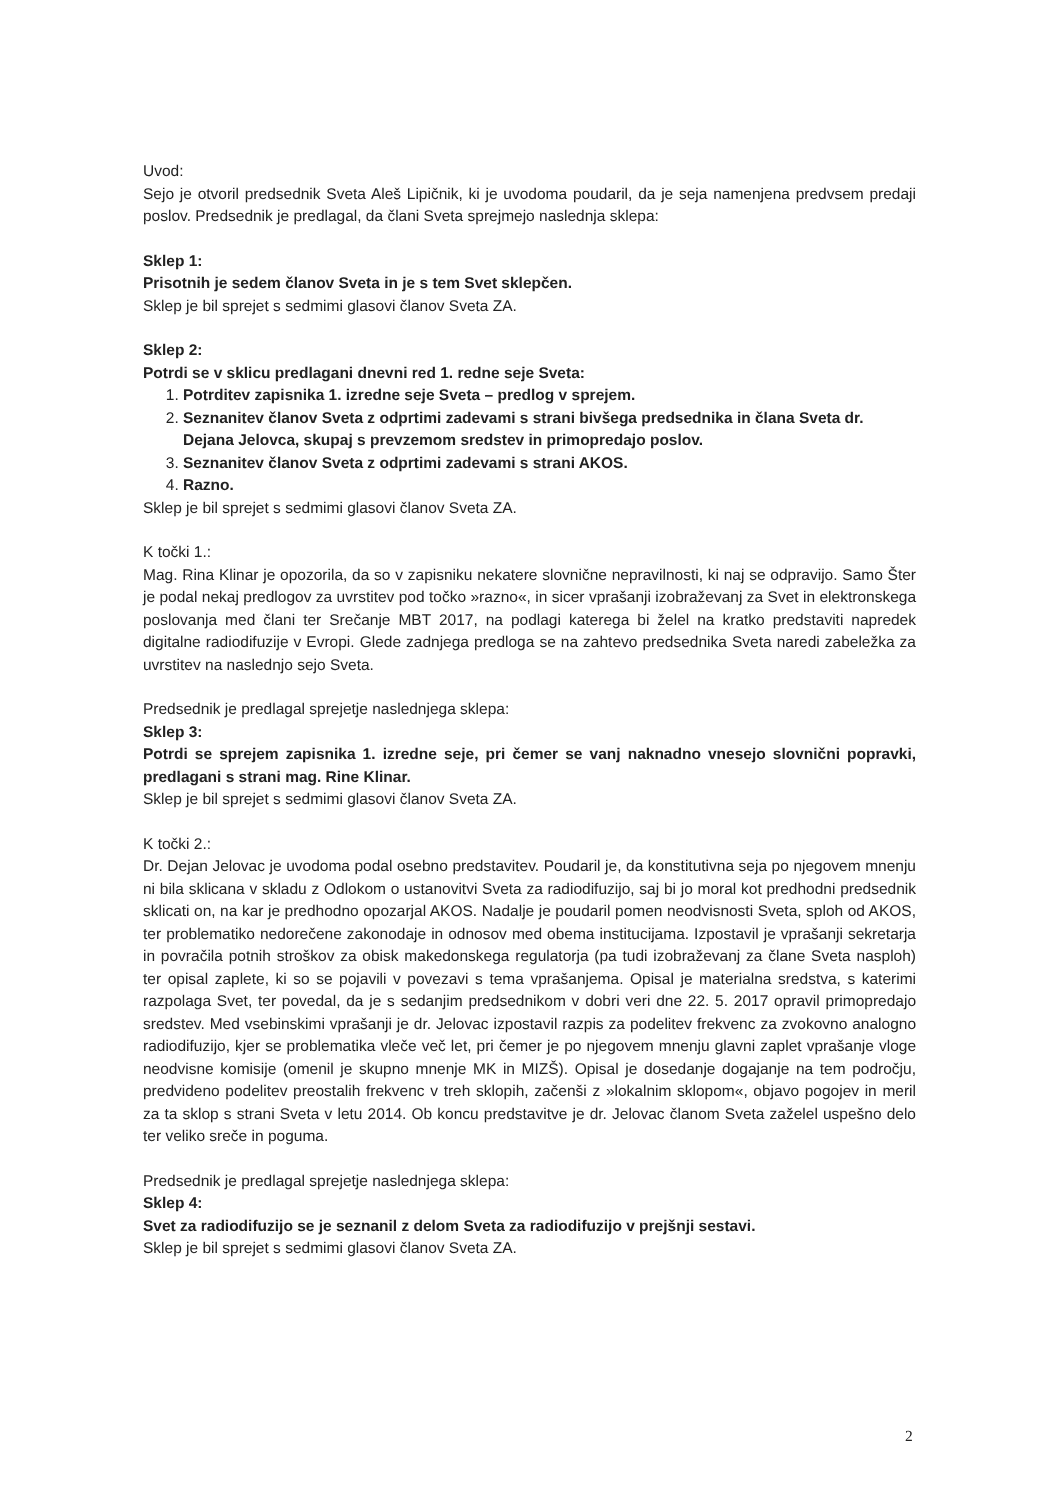Uvod:
Sejo je otvoril predsednik Sveta Aleš Lipičnik, ki je uvodoma poudaril, da je seja namenjena predvsem predaji poslov. Predsednik je predlagal, da člani Sveta sprejmejo naslednja sklepa:
Sklep 1:
Prisotnih je sedem članov Sveta in je s tem Svet sklepčen.
Sklep je bil sprejet s sedmimi glasovi članov Sveta ZA.
Sklep 2:
Potrdi se v sklicu predlagani dnevni red 1. redne seje Sveta:
1. Potrditev zapisnika 1. izredne seje Sveta – predlog v sprejem.
2. Seznanitev članov Sveta z odprtimi zadevami s strani bivšega predsednika in člana Sveta dr. Dejana Jelovca, skupaj s prevzemom sredstev in primopredajo poslov.
3. Seznanitev članov Sveta z odprtimi zadevami s strani AKOS.
4. Razno.
Sklep je bil sprejet s sedmimi glasovi članov Sveta ZA.
K točki 1.:
Mag. Rina Klinar je opozorila, da so v zapisniku nekatere slovnične nepravilnosti, ki naj se odpravijo. Samo Šter je podal nekaj predlogov za uvrstitev pod točko »razno«, in sicer vprašanji izobraževanj za Svet in elektronskega poslovanja med člani ter Srečanje MBT 2017, na podlagi katerega bi želel na kratko predstaviti napredek digitalne radiodifuzije v Evropi. Glede zadnjega predloga se na zahtevo predsednika Sveta naredi zabeležka za uvrstitev na naslednjo sejo Sveta.
Predsednik je predlagal sprejetje naslednjega sklepa:
Sklep 3:
Potrdi se sprejem zapisnika 1. izredne seje, pri čemer se vanj naknadno vnesejo slovnični popravki, predlagani s strani mag. Rine Klinar.
Sklep je bil sprejet s sedmimi glasovi članov Sveta ZA.
K točki 2.:
Dr. Dejan Jelovac je uvodoma podal osebno predstavitev. Poudaril je, da konstitutivna seja po njegovem mnenju ni bila sklicana v skladu z Odlokom o ustanovitvi Sveta za radiodifuzijo, saj bi jo moral kot predhodni predsednik sklicati on, na kar je predhodno opozarjal AKOS. Nadalje je poudaril pomen neodvisnosti Sveta, sploh od AKOS, ter problematiko nedorečene zakonodaje in odnosov med obema institucijama. Izpostavil je vprašanji sekretarja in povračila potnih stroškov za obisk makedonskega regulatorja (pa tudi izobraževanj za člane Sveta nasploh) ter opisal zaplete, ki so se pojavili v povezavi s tema vprašanjema. Opisal je materialna sredstva, s katerimi razpolaga Svet, ter povedal, da je s sedanjim predsednikom v dobri veri dne 22. 5. 2017 opravil primopredajo sredstev. Med vsebinskimi vprašanji je dr. Jelovac izpostavil razpis za podelitev frekvenc za zvokovno analogno radiodifuzijo, kjer se problematika vleče več let, pri čemer je po njegovem mnenju glavni zaplet vprašanje vloge neodvisne komisije (omenil je skupno mnenje MK in MIZŠ). Opisal je dosedanje dogajanje na tem področju, predvideno podelitev preostalih frekvenc v treh sklopih, začenši z »lokalnim sklopom«, objavo pogojev in meril za ta sklop s strani Sveta v letu 2014. Ob koncu predstavitve je dr. Jelovac članom Sveta zaželel uspešno delo ter veliko sreče in poguma.
Predsednik je predlagal sprejetje naslednjega sklepa:
Sklep 4:
Svet za radiodifuzijo se je seznanil z delom Sveta za radiodifuzijo v prejšnji sestavi.
Sklep je bil sprejet s sedmimi glasovi članov Sveta ZA.
2